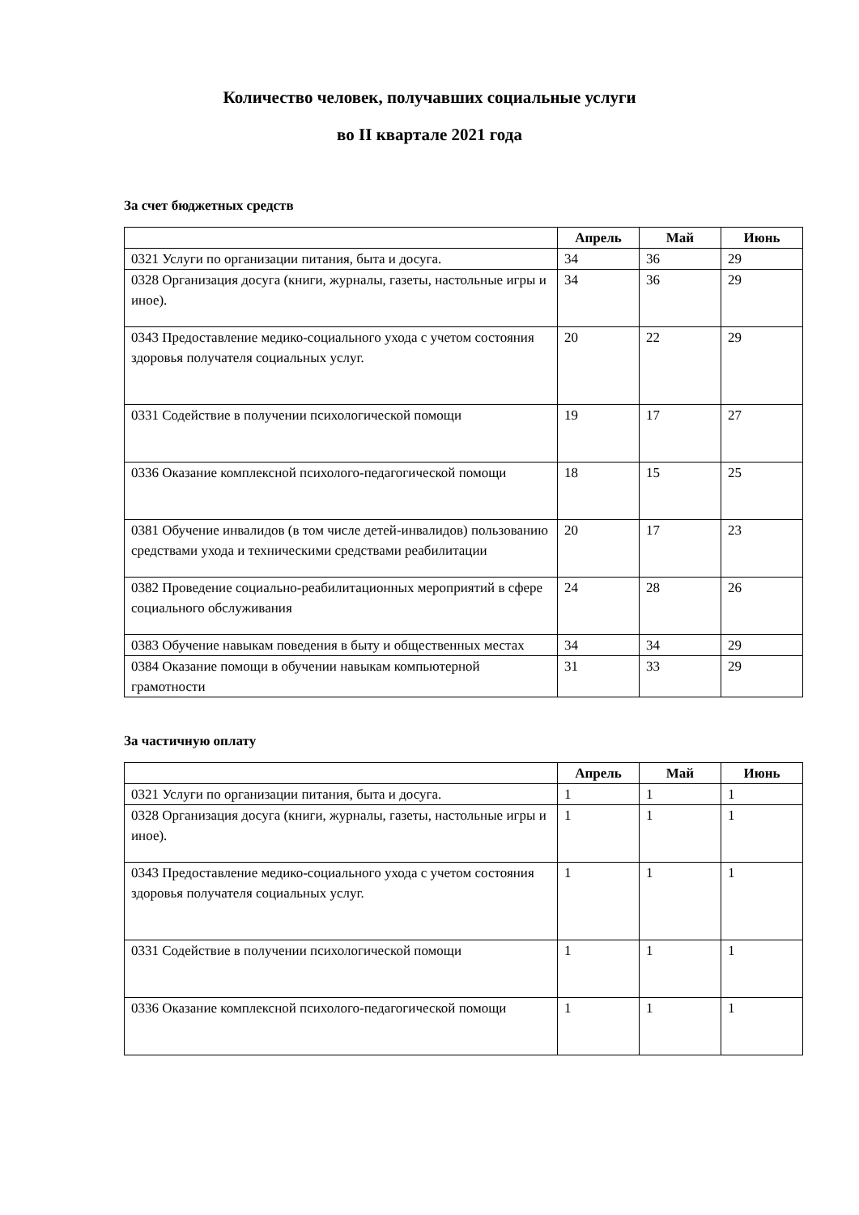Количество человек, получавших социальные услуги
во II квартале 2021 года
За счет бюджетных средств
| | Апрель | Май | Июнь |
| --- | --- | --- | --- |
| 0321 Услуги по организации питания, быта и досуга. | 34 | 36 | 29 |
| 0328 Организация досуга (книги, журналы, газеты, настольные игры и иное). | 34 | 36 | 29 |
| 0343 Предоставление медико-социального ухода с учетом состояния здоровья получателя социальных услуг. | 20 | 22 | 29 |
| 0331 Содействие в получении психологической помощи | 19 | 17 | 27 |
| 0336 Оказание комплексной психолого-педагогической помощи | 18 | 15 | 25 |
| 0381 Обучение инвалидов (в том числе детей-инвалидов) пользованию средствами ухода и техническими средствами реабилитации | 20 | 17 | 23 |
| 0382 Проведение социально-реабилитационных мероприятий в сфере социального обслуживания | 24 | 28 | 26 |
| 0383 Обучение навыкам поведения в быту и общественных местах | 34 | 34 | 29 |
| 0384 Оказание помощи в обучении навыкам компьютерной грамотности | 31 | 33 | 29 |
За частичную оплату
| | Апрель | Май | Июнь |
| --- | --- | --- | --- |
| 0321 Услуги по организации питания, быта и досуга. | 1 | 1 | 1 |
| 0328 Организация досуга (книги, журналы, газеты, настольные игры и иное). | 1 | 1 | 1 |
| 0343 Предоставление медико-социального ухода с учетом состояния здоровья получателя социальных услуг. | 1 | 1 | 1 |
| 0331 Содействие в получении психологической помощи | 1 | 1 | 1 |
| 0336 Оказание комплексной психолого-педагогической помощи | 1 | 1 | 1 |